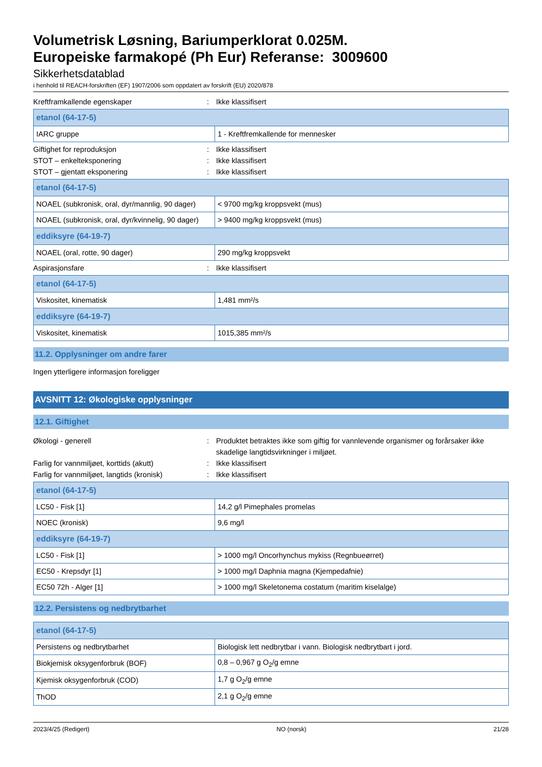Volumetrisk Løsning, Bariumperklorat 0.025M.
Europeiske farmakopé (Ph Eur) Referanse: 3009600
Sikkerhetsdatablad
i henhold til REACH-forskriften (EF) 1907/2006 som oppdatert av forskrift (EU) 2020/878
Kreftframkallende egenskaper: Ikke klassifisert
| etanol (64-17-5) | |
| IARC gruppe | 1 - Kreftfremkallende for mennesker |
Giftighet for reproduksjon: Ikke klassifisert
STOT – enkelteksponering: Ikke klassifisert
STOT – gjentatt eksponering: Ikke klassifisert
| etanol (64-17-5) | |
| NOAEL (subkronisk, oral, dyr/mannlig, 90 dager) | < 9700 mg/kg kroppsvekt (mus) |
| NOAEL (subkronisk, oral, dyr/kvinnelig, 90 dager) | > 9400 mg/kg kroppsvekt (mus) |
| eddiksyre (64-19-7) | |
| NOAEL (oral, rotte, 90 dager) | 290 mg/kg kroppsvekt |
Aspirasjonsfare: Ikke klassifisert
| etanol (64-17-5) | |
| Viskositet, kinematisk | 1,481 mm²/s |
| eddiksyre (64-19-7) | |
| Viskositet, kinematisk | 1015,385 mm²/s |
11.2. Opplysninger om andre farer
Ingen ytterligere informasjon foreligger
AVSNITT 12: Økologiske opplysninger
12.1. Giftighet
Økologi - generell: Produktet betraktes ikke som giftig for vannlevende organismer og forårsaker ikke skadelige langtidsvirkninger i miljøet.
Farlig for vannmiljøet, korttids (akutt): Ikke klassifisert
Farlig for vannmiljøet, langtids (kronisk): Ikke klassifisert
| etanol (64-17-5) | |
| LC50 - Fisk [1] | 14,2 g/l Pimephales promelas |
| NOEC (kronisk) | 9,6 mg/l |
| eddiksyre (64-19-7) | |
| LC50 - Fisk [1] | > 1000 mg/l Oncorhynchus mykiss (Regnbueørret) |
| EC50 - Krepsdyr [1] | > 1000 mg/l Daphnia magna (Kjempedafnie) |
| EC50 72h - Alger [1] | > 1000 mg/l Skeletonema costatum (maritim kiselalge) |
12.2. Persistens og nedbrytbarhet
| etanol (64-17-5) | |
| Persistens og nedbrytbarhet | Biologisk lett nedbrytbar i vann. Biologisk nedbrytbart i jord. |
| Biokjemisk oksygenforbruk (BOF) | 0,8 – 0,967 g O<sub>2</sub>/g emne |
| Kjemisk oksygenforbruk (COD) | 1,7 g O<sub>2</sub>/g emne |
| ThOD | 2,1 g O<sub>2</sub>/g emne |
2023/4/25 (Redigert) NO (norsk) 21/28